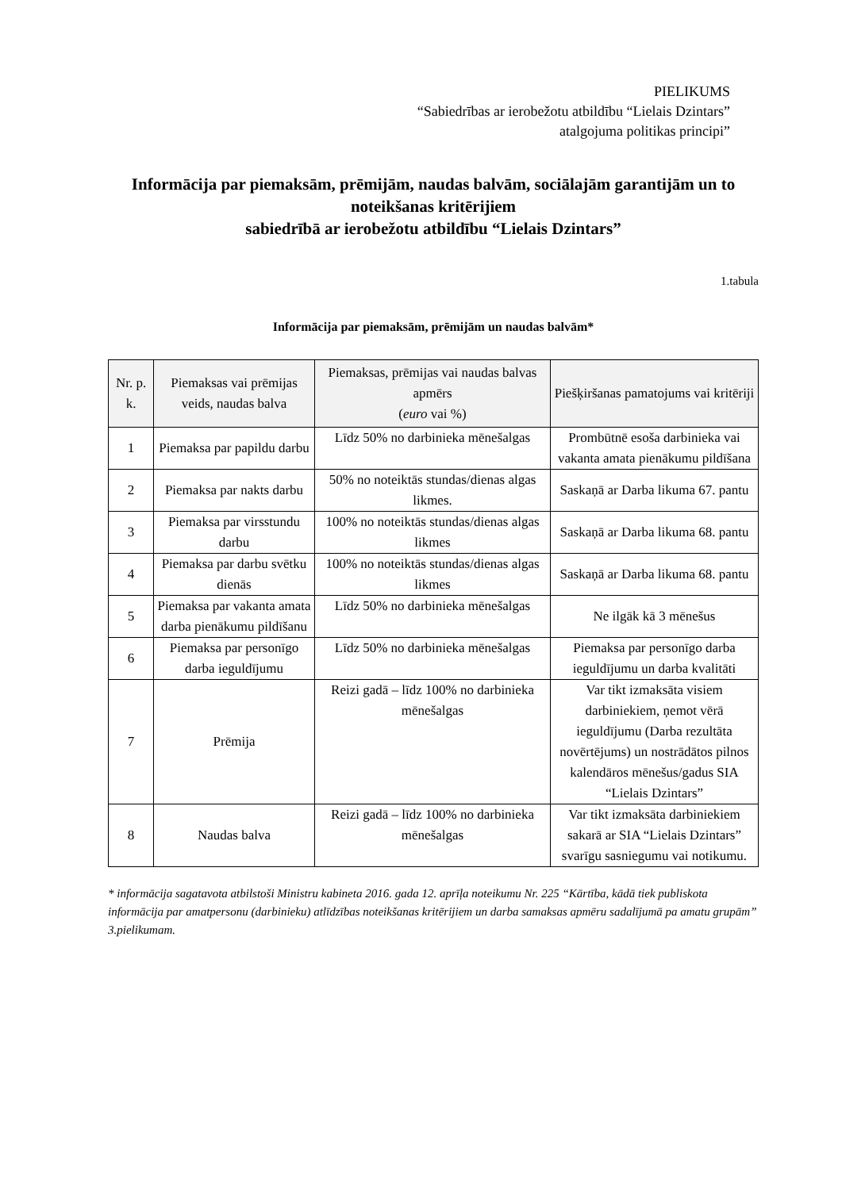PIELIKUMS
“Sabiedrības ar ierobežotu atbildību “Lielais Dzintars”
atalgojuma politikas principi”
Informācija par piemaksām, prēmijām, naudas balvām, sociālajām garantijām un to noteikšanas kritērijiem
sabiedrībā ar ierobežotu atbildību “Lielais Dzintars”
1.tabula
Informācija par piemaksām, prēmijām un naudas balvām*
| Nr. p. k. | Piemaksas vai prēmijas veids, naudas balva | Piemaksas, prēmijas vai naudas balvas apmērs ( euro vai %) | Piešķiršanas pamatojums vai kritēriji |
| --- | --- | --- | --- |
| 1 | Piemaksa par papildu darbu | Līdz 50% no darbinieka mēnešalgas | Prombūtnē esoša darbinieka vai vakanta amata pienākumu pildīšana |
| 2 | Piemaksa par nakts darbu | 50% no noteiktās stundas/dienas algas likmes. | Saskaņā ar Darba likuma 67. pantu |
| 3 | Piemaksa par virsstundu darbu | 100% no noteiktās stundas/dienas algas likmes | Saskaņā ar Darba likuma 68. pantu |
| 4 | Piemaksa par darbu svētku dienās | 100% no noteiktās stundas/dienas algas likmes | Saskaņā ar Darba likuma 68. pantu |
| 5 | Piemaksa par vakanta amata darba pienākumu pildīšanu | Līdz 50% no darbinieka mēnešalgas | Ne ilgāk kā 3 mēnešus |
| 6 | Piemaksa par personīgo darba ieguldījumu | Līdz 50% no darbinieka mēnešalgas | Piemaksa par personīgo darba ieguldījumu un darba kvalitāti |
| 7 | Prēmija | Reizi gadā – līdz 100% no darbinieka mēnešalgas | Var tikt izmaksāta visiem darbiniekiem, ņemot vērā ieguldījumu (Darba rezultāta novērtējums) un nostrādātos pilnos kalendāros mēnešus/gadus SIA “Lielais Dzintars” |
| 8 | Naudas balva | Reizi gadā – līdz 100% no darbinieka mēnešalgas | Var tikt izmaksāta darbiniekiem sakarā ar SIA “Lielais Dzintars” svarīgu sasniegumu vai notikumu. |
* informācija sagatavota atbilstoši Ministru kabineta 2016. gada 12. aprīļa noteikumu Nr. 225 “Kārtība, kādā tiek publiskota informācija par amatpersonu (darbinieku) atlīdzības noteikšanas kritērijiem un darba samaksas apmēru sadalījumā pa amatu grupām” 3.pielikumam.